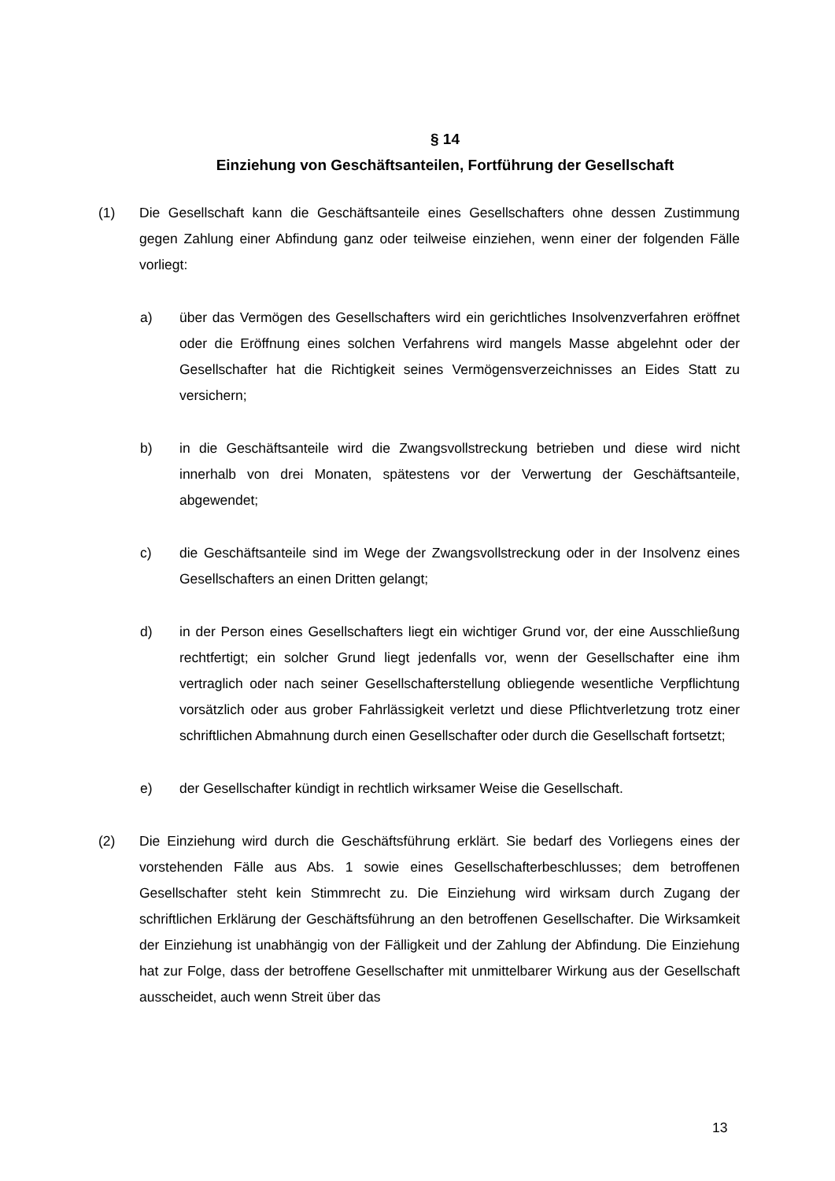§ 14
Einziehung von Geschäftsanteilen, Fortführung der Gesellschaft
(1) Die Gesellschaft kann die Geschäftsanteile eines Gesellschafters ohne dessen Zustimmung gegen Zahlung einer Abfindung ganz oder teilweise einziehen, wenn einer der folgenden Fälle vorliegt:
a) über das Vermögen des Gesellschafters wird ein gerichtliches Insolvenzverfahren eröffnet oder die Eröffnung eines solchen Verfahrens wird mangels Masse abgelehnt oder der Gesellschafter hat die Richtigkeit seines Vermögensverzeichnisses an Eides Statt zu versichern;
b) in die Geschäftsanteile wird die Zwangsvollstreckung betrieben und diese wird nicht innerhalb von drei Monaten, spätestens vor der Verwertung der Geschäftsanteile, abgewendet;
c) die Geschäftsanteile sind im Wege der Zwangsvollstreckung oder in der Insolvenz eines Gesellschafters an einen Dritten gelangt;
d) in der Person eines Gesellschafters liegt ein wichtiger Grund vor, der eine Ausschließung rechtfertigt; ein solcher Grund liegt jedenfalls vor, wenn der Gesellschafter eine ihm vertraglich oder nach seiner Gesellschafterstellung obliegende wesentliche Verpflichtung vorsätzlich oder aus grober Fahrlässigkeit verletzt und diese Pflichtverletzung trotz einer schriftlichen Abmahnung durch einen Gesellschafter oder durch die Gesellschaft fortsetzt;
e) der Gesellschafter kündigt in rechtlich wirksamer Weise die Gesellschaft.
(2) Die Einziehung wird durch die Geschäftsführung erklärt. Sie bedarf des Vorliegens eines der vorstehenden Fälle aus Abs. 1 sowie eines Gesellschafterbeschlusses; dem betroffenen Gesellschafter steht kein Stimmrecht zu. Die Einziehung wird wirksam durch Zugang der schriftlichen Erklärung der Geschäftsführung an den betroffenen Gesellschafter. Die Wirksamkeit der Einziehung ist unabhängig von der Fälligkeit und der Zahlung der Abfindung. Die Einziehung hat zur Folge, dass der betroffene Gesellschafter mit unmittelbarer Wirkung aus der Gesellschaft ausscheidet, auch wenn Streit über das
13